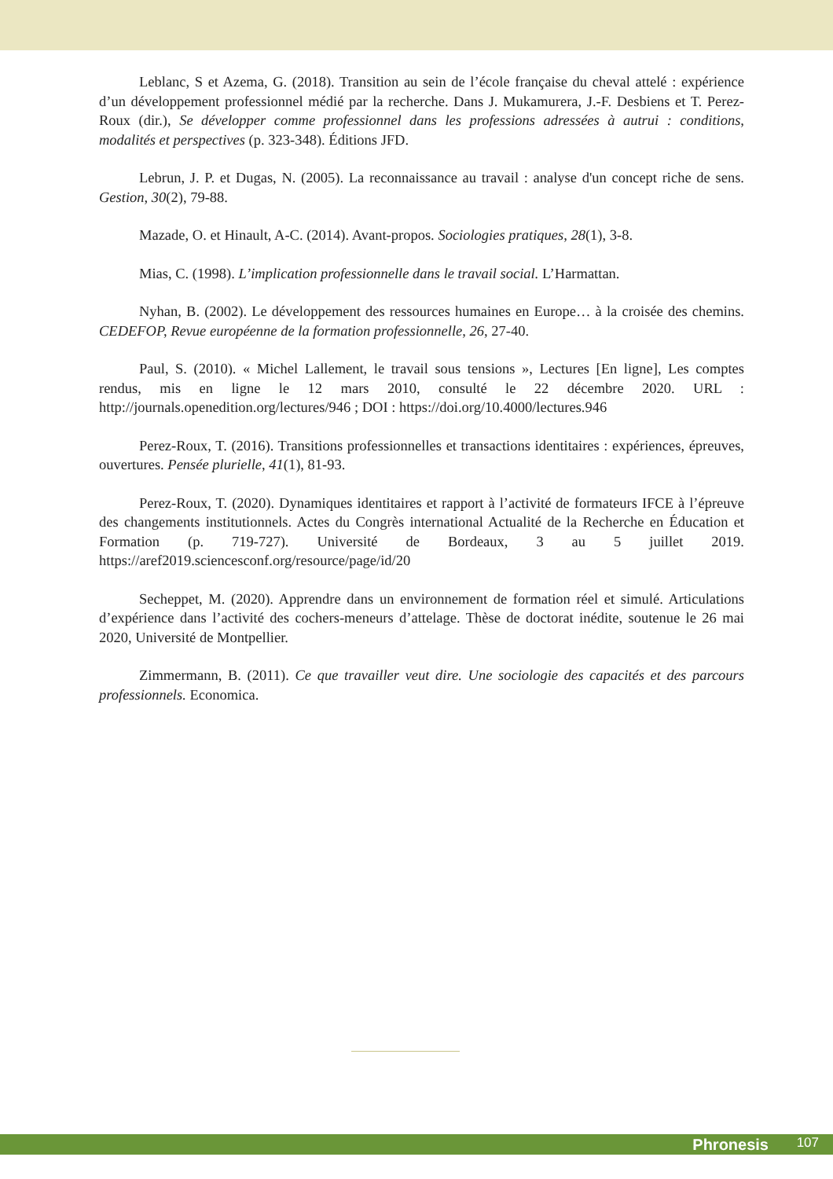Leblanc, S et Azema, G. (2018). Transition au sein de l’école française du cheval attelé : expérience d’un développement professionnel médié par la recherche. Dans J. Mukamurera, J.-F. Desbiens et T. Perez-Roux (dir.), Se développer comme professionnel dans les professions adressées à autrui : conditions, modalités et perspectives (p. 323-348). Éditions JFD.
Lebrun, J. P. et Dugas, N. (2005). La reconnaissance au travail : analyse d'un concept riche de sens. Gestion, 30(2), 79-88.
Mazade, O. et Hinault, A-C. (2014). Avant-propos. Sociologies pratiques, 28(1), 3-8.
Mias, C. (1998). L’implication professionnelle dans le travail social. L’Harmattan.
Nyhan, B. (2002). Le développement des ressources humaines en Europe… à la croisée des chemins. CEDEFOP, Revue européenne de la formation professionnelle, 26, 27-40.
Paul, S. (2010). « Michel Lallement, le travail sous tensions », Lectures [En ligne], Les comptes rendus, mis en ligne le 12 mars 2010, consulté le 22 décembre 2020. URL : http://journals.openedition.org/lectures/946 ; DOI : https://doi.org/10.4000/lectures.946
Perez-Roux, T. (2016). Transitions professionnelles et transactions identitaires : expériences, épreuves, ouvertures. Pensée plurielle, 41(1), 81-93.
Perez-Roux, T. (2020). Dynamiques identitaires et rapport à l’activité de formateurs IFCE à l’épreuve des changements institutionnels. Actes du Congrès international Actualité de la Recherche en Éducation et Formation (p. 719-727). Université de Bordeaux, 3 au 5 juillet 2019. https://aref2019.sciencesconf.org/resource/page/id/20
Secheppet, M. (2020). Apprendre dans un environnement de formation réel et simulé. Articulations d’expérience dans l’activité des cochers-meneurs d’attelage. Thèse de doctorat inédite, soutenue le 26 mai 2020, Université de Montpellier.
Zimmermann, B. (2011). Ce que travailler veut dire. Une sociologie des capacités et des parcours professionnels. Economica.
Phronesis 107